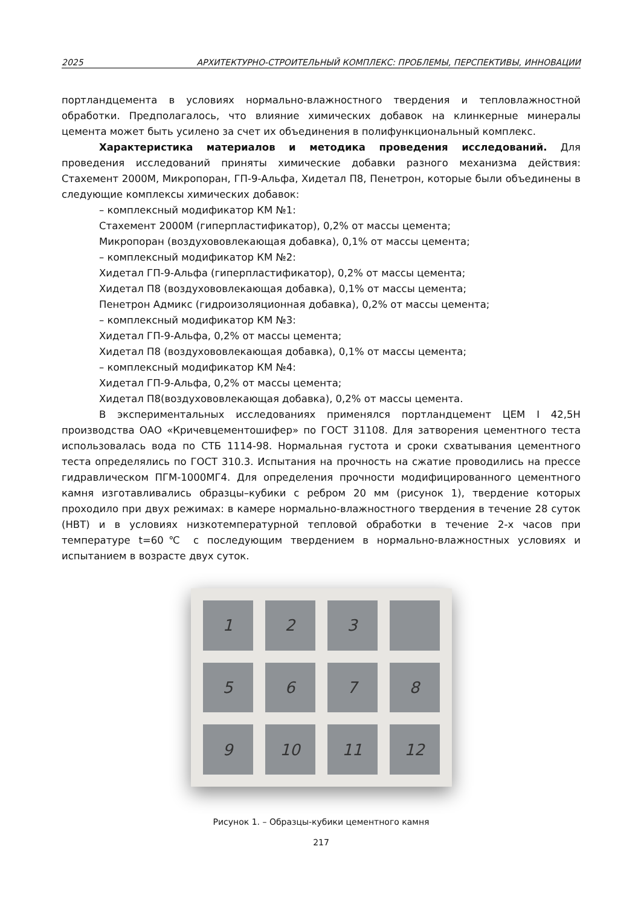2025 АРХИТЕКТУРНО-СТРОИТЕЛЬНЫЙ КОМПЛЕКС: ПРОБЛЕМЫ, ПЕРСПЕКТИВЫ, ИННОВАЦИИ
портландцемента в условиях нормально-влажностного твердения и тепловлажностной обработки. Предполагалось, что влияние химических добавок на клинкерные минералы цемента может быть усилено за счет их объединения в полифункциональный комплекс.
Характеристика материалов и методика проведения исследований. Для проведения исследований приняты химические добавки разного механизма действия: Стахемент 2000М, Микропоран, ГП-9-Альфа, Хидетал П8, Пенетрон, которые были объединены в следующие комплексы химических добавок:
– комплексный модификатор КМ №1:
Стахемент 2000М (гиперпластификатор), 0,2% от массы цемента;
Микропоран (воздухововлекающая добавка), 0,1% от массы цемента;
– комплексный модификатор КМ №2:
Хидетал ГП-9-Альфа (гиперпластификатор), 0,2% от массы цемента;
Хидетал П8 (воздухововлекающая добавка), 0,1% от массы цемента;
Пенетрон Адмикс (гидроизоляционная добавка), 0,2% от массы цемента;
– комплексный модификатор КМ №3:
Хидетал ГП-9-Альфа, 0,2% от массы цемента;
Хидетал П8 (воздухововлекающая добавка), 0,1% от массы цемента;
– комплексный модификатор КМ №4:
Хидетал ГП-9-Альфа, 0,2% от массы цемента;
Хидетал П8(воздухововлекающая добавка), 0,2% от массы цемента.
В экспериментальных исследованиях применялся портландцемент ЦЕМ I 42,5Н производства ОАО «Кричевцементошифер» по ГОСТ 31108. Для затворения цементного теста использовалась вода по СТБ 1114-98. Нормальная густота и сроки схватывания цементного теста определялись по ГОСТ 310.3. Испытания на прочность на сжатие проводились на прессе гидравлическом ПГМ-1000МГ4. Для определения прочности модифицированного цементного камня изготавливались образцы–кубики с ребром 20 мм (рисунок 1), твердение которых проходило при двух режимах: в камере нормально-влажностного твердения в течение 28 суток (НВТ) и в условиях низкотемпературной тепловой обработки в течение 2-х часов при температуре t=60℃ с последующим твердением в нормально-влажностных условиях и испытанием в возрасте двух суток.
1
2
3
5
6
7
8
9
10
11
12
Рисунок 1. – Образцы-кубики цементного камня
217